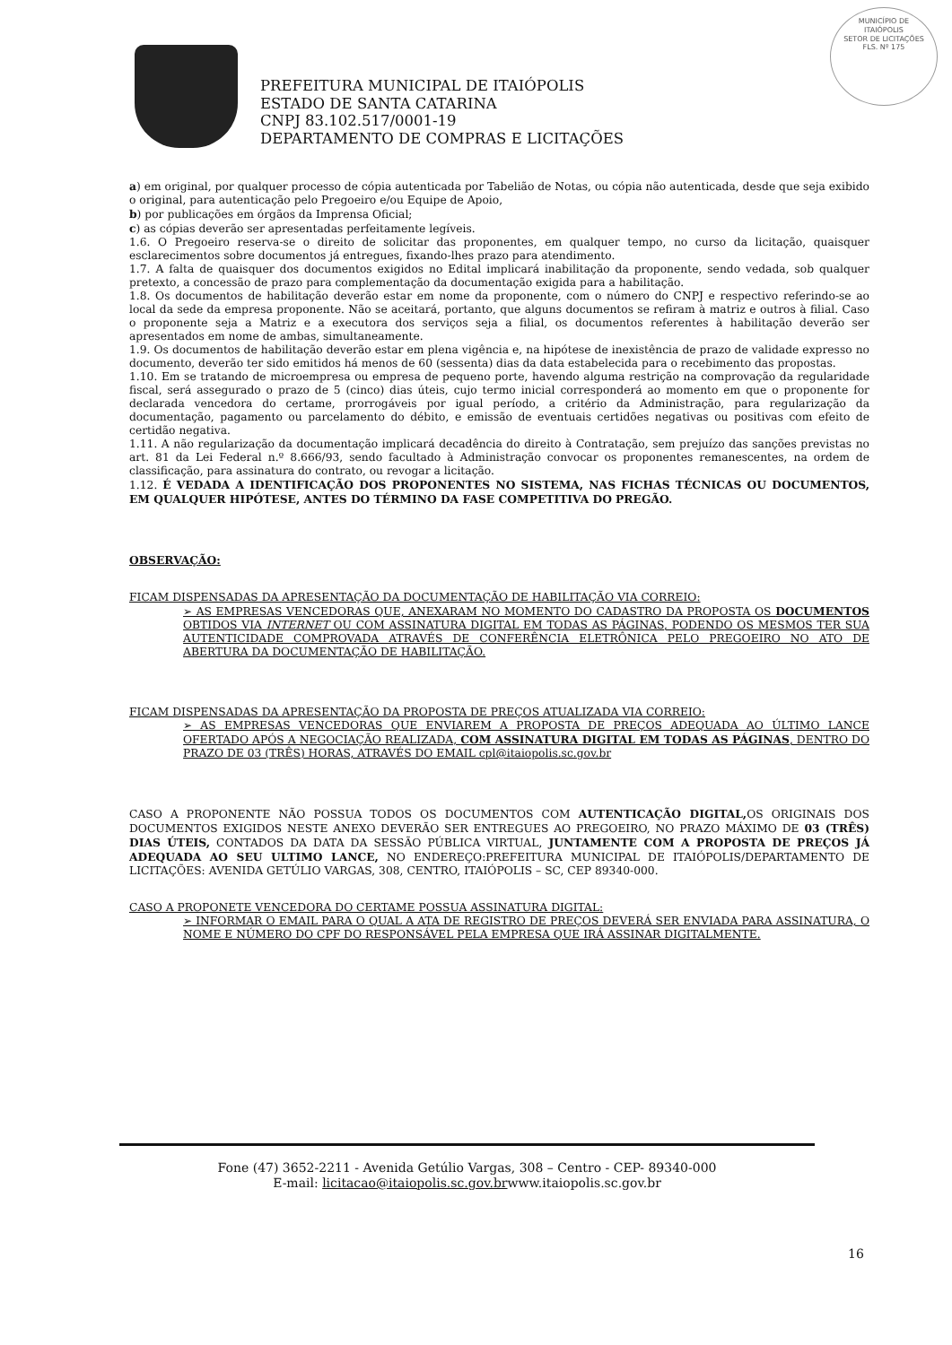MUNICÍPIO DE
ITAIÓPOLIS
SETOR DE LICITAÇÕES
FLS. Nº 175
PREFEITURA MUNICIPAL DE ITAIÓPOLIS
ESTADO DE SANTA CATARINA
CNPJ 83.102.517/0001-19
DEPARTAMENTO DE COMPRAS E LICITAÇÕES
a) em original, por qualquer processo de cópia autenticada por Tabelião de Notas, ou cópia não autenticada, desde que seja exibido o original, para autenticação pelo Pregoeiro e/ou Equipe de Apoio,
b) por publicações em órgãos da Imprensa Oficial;
c) as cópias deverão ser apresentadas perfeitamente legíveis.
1.6. O Pregoeiro reserva-se o direito de solicitar das proponentes, em qualquer tempo, no curso da licitação, quaisquer esclarecimentos sobre documentos já entregues, fixando-lhes prazo para atendimento.
1.7. A falta de quaisquer dos documentos exigidos no Edital implicará inabilitação da proponente, sendo vedada, sob qualquer pretexto, a concessão de prazo para complementação da documentação exigida para a habilitação.
1.8. Os documentos de habilitação deverão estar em nome da proponente, com o número do CNPJ e respectivo referindo-se ao local da sede da empresa proponente. Não se aceitará, portanto, que alguns documentos se refiram à matriz e outros à filial. Caso o proponente seja a Matriz e a executora dos serviços seja a filial, os documentos referentes à habilitação deverão ser apresentados em nome de ambas, simultaneamente.
1.9. Os documentos de habilitação deverão estar em plena vigência e, na hipótese de inexistência de prazo de validade expresso no documento, deverão ter sido emitidos há menos de 60 (sessenta) dias da data estabelecida para o recebimento das propostas.
1.10. Em se tratando de microempresa ou empresa de pequeno porte, havendo alguma restrição na comprovação da regularidade fiscal, será assegurado o prazo de 5 (cinco) dias úteis, cujo termo inicial corresponderá ao momento em que o proponente for declarada vencedora do certame, prorrogáveis por igual período, a critério da Administração, para regularização da documentação, pagamento ou parcelamento do débito, e emissão de eventuais certidões negativas ou positivas com efeito de certidão negativa.
1.11. A não regularização da documentação implicará decadência do direito à Contratação, sem prejuízo das sanções previstas no art. 81 da Lei Federal n.º 8.666/93, sendo facultado à Administração convocar os proponentes remanescentes, na ordem de classificação, para assinatura do contrato, ou revogar a licitação.
1.12. É VEDADA A IDENTIFICAÇÃO DOS PROPONENTES NO SISTEMA, NAS FICHAS TÉCNICAS OU DOCUMENTOS, EM QUALQUER HIPÓTESE, ANTES DO TÉRMINO DA FASE COMPETITIVA DO PREGÃO.
OBSERVAÇÃO:
FICAM DISPENSADAS DA APRESENTAÇÃO DA DOCUMENTAÇÃO DE HABILITAÇÃO VIA CORREIO:
➢ AS EMPRESAS VENCEDORAS QUE, ANEXARAM NO MOMENTO DO CADASTRO DA PROPOSTA OS DOCUMENTOS OBTIDOS VIA INTERNET OU COM ASSINATURA DIGITAL EM TODAS AS PÁGINAS, PODENDO OS MESMOS TER SUA AUTENTICIDADE COMPROVADA ATRAVÉS DE CONFERÊNCIA ELETRÔNICA PELO PREGOEIRO NO ATO DE ABERTURA DA DOCUMENTAÇÃO DE HABILITAÇÃO.
FICAM DISPENSADAS DA APRESENTAÇÃO DA PROPOSTA DE PREÇOS ATUALIZADA VIA CORREIO:
➢ AS EMPRESAS VENCEDORAS QUE ENVIAREM A PROPOSTA DE PREÇOS ADEQUADA AO ÚLTIMO LANCE OFERTADO APÓS A NEGOCIAÇÃO REALIZADA, COM ASSINATURA DIGITAL EM TODAS AS PÁGINAS, DENTRO DO PRAZO DE 03 (TRÊS) HORAS, ATRAVÉS DO EMAIL cpl@itaiopolis.sc.gov.br
CASO A PROPONENTE NÃO POSSUA TODOS OS DOCUMENTOS COM AUTENTICAÇÃO DIGITAL, OS ORIGINAIS DOS DOCUMENTOS EXIGIDOS NESTE ANEXO DEVERÃO SER ENTREGUES AO PREGOEIRO, NO PRAZO MÁXIMO DE 03 (TRÊS) DIAS ÚTEIS, CONTADOS DA DATA DA SESSÃO PÚBLICA VIRTUAL, JUNTAMENTE COM A PROPOSTA DE PREÇOS JÁ ADEQUADA AO SEU ULTIMO LANCE, NO ENDEREÇO:PREFEITURA MUNICIPAL DE ITAIÓPOLIS/DEPARTAMENTO DE LICITAÇÕES: AVENIDA GETÚLIO VARGAS, 308, CENTRO, ITAIÓPOLIS – SC, CEP 89340-000.
CASO A PROPONETE VENCEDORA DO CERTAME POSSUA ASSINATURA DIGITAL:
➢ INFORMAR O EMAIL PARA O QUAL A ATA DE REGISTRO DE PREÇOS DEVERÁ SER ENVIADA PARA ASSINATURA, O NOME E NÚMERO DO CPF DO RESPONSÁVEL PELA EMPRESA QUE IRÁ ASSINAR DIGITALMENTE.
Fone (47) 3652-2211 - Avenida Getúlio Vargas, 308 – Centro - CEP- 89340-000
E-mail: licitacao@itaiopolis.sc.gov.brwww.itaiopolis.sc.gov.br
16